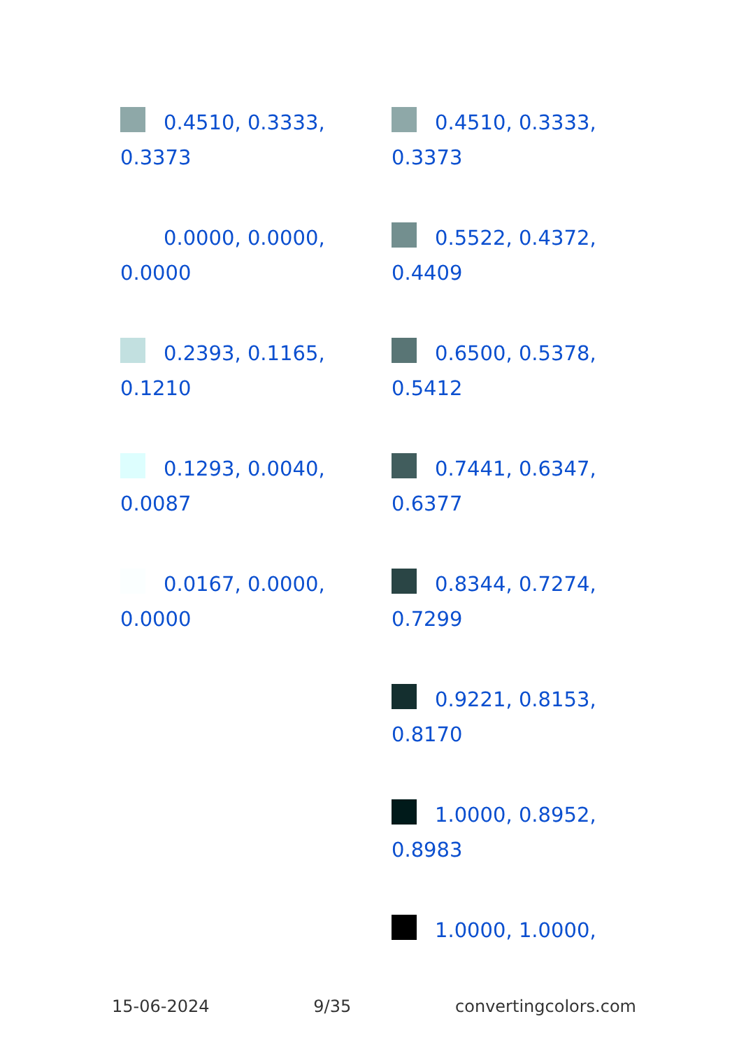0.4510, 0.3333, 0.3373
0.0000, 0.0000, 0.0000
0.2393, 0.1165, 0.1210
0.1293, 0.0040, 0.0087
0.0167, 0.0000, 0.0000
0.4510, 0.3333, 0.3373
0.5522, 0.4372, 0.4409
0.6500, 0.5378, 0.5412
0.7441, 0.6347, 0.6377
0.8344, 0.7274, 0.7299
0.9221, 0.8153, 0.8170
1.0000, 0.8952, 0.8983
1.0000, 1.0000,
15-06-2024 9/35 convertingcolors.com